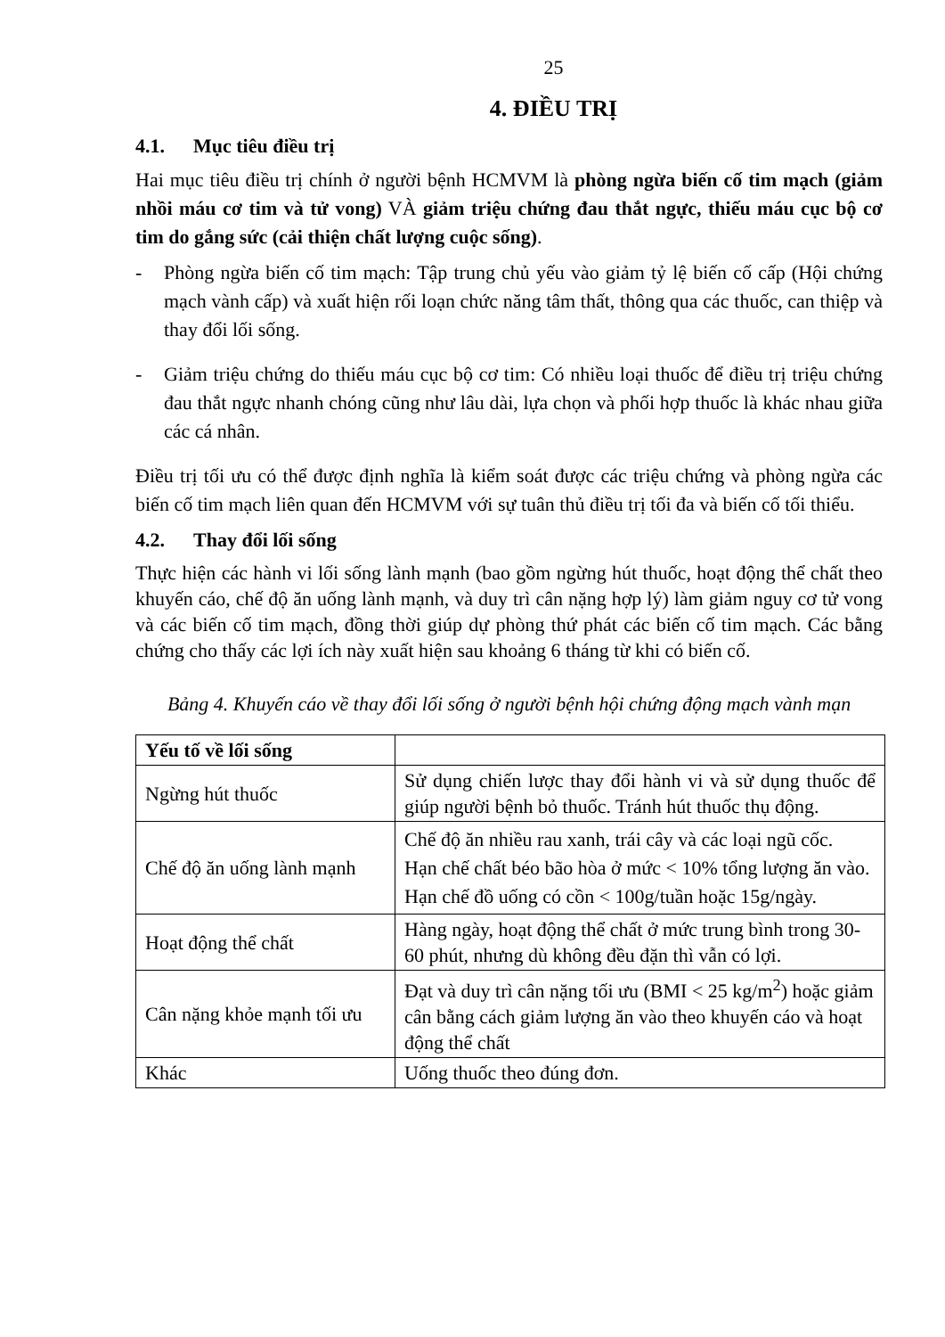25
4. ĐIỀU TRỊ
4.1. Mục tiêu điều trị
Hai mục tiêu điều trị chính ở người bệnh HCMVM là phòng ngừa biến cố tim mạch (giảm nhồi máu cơ tim và tử vong) VÀ giảm triệu chứng đau thắt ngực, thiếu máu cục bộ cơ tim do gắng sức (cải thiện chất lượng cuộc sống).
- Phòng ngừa biến cố tim mạch: Tập trung chủ yếu vào giảm tỷ lệ biến cố cấp (Hội chứng mạch vành cấp) và xuất hiện rối loạn chức năng tâm thất, thông qua các thuốc, can thiệp và thay đổi lối sống.
- Giảm triệu chứng do thiếu máu cục bộ cơ tim: Có nhiều loại thuốc để điều trị triệu chứng đau thắt ngực nhanh chóng cũng như lâu dài, lựa chọn và phối hợp thuốc là khác nhau giữa các cá nhân.
Điều trị tối ưu có thể được định nghĩa là kiểm soát được các triệu chứng và phòng ngừa các biến cố tim mạch liên quan đến HCMVM với sự tuân thủ điều trị tối đa và biến cố tối thiểu.
4.2. Thay đổi lối sống
Thực hiện các hành vi lối sống lành mạnh (bao gồm ngừng hút thuốc, hoạt động thể chất theo khuyến cáo, chế độ ăn uống lành mạnh, và duy trì cân nặng hợp lý) làm giảm nguy cơ tử vong và các biến cố tim mạch, đồng thời giúp dự phòng thứ phát các biến cố tim mạch. Các bằng chứng cho thấy các lợi ích này xuất hiện sau khoảng 6 tháng từ khi có biến cố.
Bảng 4. Khuyến cáo về thay đổi lối sống ở người bệnh hội chứng động mạch vành mạn
| Yếu tố về lối sống | |
| --- | --- |
| Ngừng hút thuốc | Sử dụng chiến lược thay đổi hành vi và sử dụng thuốc để giúp người bệnh bỏ thuốc. Tránh hút thuốc thụ động. |
| Chế độ ăn uống lành mạnh | Chế độ ăn nhiều rau xanh, trái cây và các loại ngũ cốc. Hạn chế chất béo bão hòa ở mức < 10% tổng lượng ăn vào. Hạn chế đồ uống có cồn < 100g/tuần hoặc 15g/ngày. |
| Hoạt động thể chất | Hàng ngày, hoạt động thể chất ở mức trung bình trong 30-60 phút, nhưng dù không đều đặn thì vẫn có lợi. |
| Cân nặng khỏe mạnh tối ưu | Đạt và duy trì cân nặng tối ưu (BMI < 25 kg/m<sup>2</sup>) hoặc giảm cân bằng cách giảm lượng ăn vào theo khuyến cáo và hoạt động thể chất |
| Khác | Uống thuốc theo đúng đơn. |